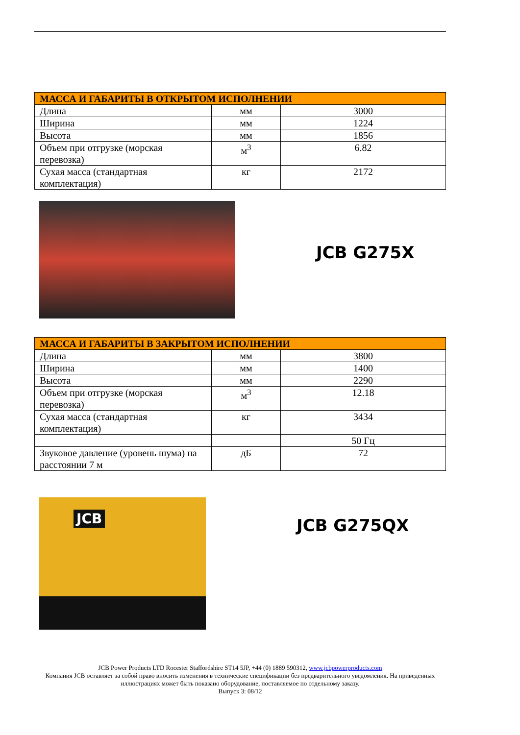| МАССА И ГАБАРИТЫ В ОТКРЫТОМ ИСПОЛНЕНИИ | | |
| --- | --- | --- |
| Длина | мм | 3000 |
| Ширина | мм | 1224 |
| Высота | мм | 1856 |
| Объем при отгрузке (морская перевозка) | м<sup>3</sup> | 6.82 |
| Сухая масса (стандартная комплектация) | кг | 2172 |
JCB G275X
| МАССА И ГАБАРИТЫ В ЗАКРЫТОМ ИСПОЛНЕНИИ | | |
| --- | --- | --- |
| Длина | мм | 3800 |
| Ширина | мм | 1400 |
| Высота | мм | 2290 |
| Объем при отгрузке (морская перевозка) | м<sup>3</sup> | 12.18 |
| Сухая масса (стандартная комплектация) | кг | 3434 |
| | | 50 Гц |
| Звуковое давление (уровень шума) на расстоянии 7 м | дБ | 72 |
JCB
JCB G275QX
JCB Power Products LTD Rocester Staffordshire ST14 5JP, +44 (0) 1889 590312, www.jcbpowerproducts.com
Компания JCB оставляет за собой право вносить изменения в технические спецификации без предварительного уведомления. На приведенных иллюстрациях может быть показано оборудование, поставляемое по отдельному заказу.
Выпуск 3: 08/12